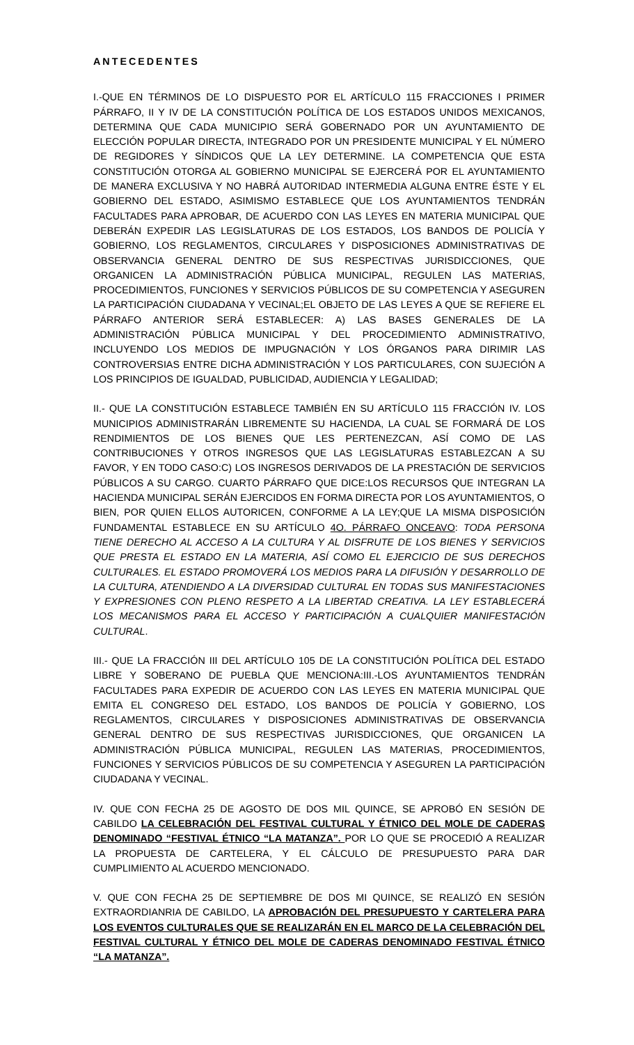ANTECEDENTES
I.-QUE EN TÉRMINOS DE LO DISPUESTO POR EL ARTÍCULO 115 FRACCIONES I PRIMER PÁRRAFO, II Y IV DE LA CONSTITUCIÓN POLÍTICA DE LOS ESTADOS UNIDOS MEXICANOS, DETERMINA QUE CADA MUNICIPIO SERÁ GOBERNADO POR UN AYUNTAMIENTO DE ELECCIÓN POPULAR DIRECTA, INTEGRADO POR UN PRESIDENTE MUNICIPAL Y EL NÚMERO DE REGIDORES Y SÍNDICOS QUE LA LEY DETERMINE. LA COMPETENCIA QUE ESTA CONSTITUCIÓN OTORGA AL GOBIERNO MUNICIPAL SE EJERCERÁ POR EL AYUNTAMIENTO DE MANERA EXCLUSIVA Y NO HABRÁ AUTORIDAD INTERMEDIA ALGUNA ENTRE ÉSTE Y EL GOBIERNO DEL ESTADO, ASIMISMO ESTABLECE QUE LOS AYUNTAMIENTOS TENDRÁN FACULTADES PARA APROBAR, DE ACUERDO CON LAS LEYES EN MATERIA MUNICIPAL QUE DEBERÁN EXPEDIR LAS LEGISLATURAS DE LOS ESTADOS, LOS BANDOS DE POLICÍA Y GOBIERNO, LOS REGLAMENTOS, CIRCULARES Y DISPOSICIONES ADMINISTRATIVAS DE OBSERVANCIA GENERAL DENTRO DE SUS RESPECTIVAS JURISDICCIONES, QUE ORGANICEN LA ADMINISTRACIÓN PÚBLICA MUNICIPAL, REGULEN LAS MATERIAS, PROCEDIMIENTOS, FUNCIONES Y SERVICIOS PÚBLICOS DE SU COMPETENCIA Y ASEGUREN LA PARTICIPACIÓN CIUDADANA Y VECINAL;EL OBJETO DE LAS LEYES A QUE SE REFIERE EL PÁRRAFO ANTERIOR SERÁ ESTABLECER: A) LAS BASES GENERALES DE LA ADMINISTRACIÓN PÚBLICA MUNICIPAL Y DEL PROCEDIMIENTO ADMINISTRATIVO, INCLUYENDO LOS MEDIOS DE IMPUGNACIÓN Y LOS ÓRGANOS PARA DIRIMIR LAS CONTROVERSIAS ENTRE DICHA ADMINISTRACIÓN Y LOS PARTICULARES, CON SUJECIÓN A LOS PRINCIPIOS DE IGUALDAD, PUBLICIDAD, AUDIENCIA Y LEGALIDAD;
II.- QUE LA CONSTITUCIÓN ESTABLECE TAMBIÉN EN SU ARTÍCULO 115 FRACCIÓN IV. LOS MUNICIPIOS ADMINISTRARÁN LIBREMENTE SU HACIENDA, LA CUAL SE FORMARÁ DE LOS RENDIMIENTOS DE LOS BIENES QUE LES PERTENEZCAN, ASÍ COMO DE LAS CONTRIBUCIONES Y OTROS INGRESOS QUE LAS LEGISLATURAS ESTABLEZCAN A SU FAVOR, Y EN TODO CASO:C) LOS INGRESOS DERIVADOS DE LA PRESTACIÓN DE SERVICIOS PÚBLICOS A SU CARGO. CUARTO PÁRRAFO QUE DICE:LOS RECURSOS QUE INTEGRAN LA HACIENDA MUNICIPAL SERÁN EJERCIDOS EN FORMA DIRECTA POR LOS AYUNTAMIENTOS, O BIEN, POR QUIEN ELLOS AUTORICEN, CONFORME A LA LEY;QUE LA MISMA DISPOSICIÓN FUNDAMENTAL ESTABLECE EN SU ARTÍCULO 4O. PÁRRAFO ONCEAVO: TODA PERSONA TIENE DERECHO AL ACCESO A LA CULTURA Y AL DISFRUTE DE LOS BIENES Y SERVICIOS QUE PRESTA EL ESTADO EN LA MATERIA, ASÍ COMO EL EJERCICIO DE SUS DERECHOS CULTURALES. EL ESTADO PROMOVERÁ LOS MEDIOS PARA LA DIFUSIÓN Y DESARROLLO DE LA CULTURA, ATENDIENDO A LA DIVERSIDAD CULTURAL EN TODAS SUS MANIFESTACIONES Y EXPRESIONES CON PLENO RESPETO A LA LIBERTAD CREATIVA. LA LEY ESTABLECERÁ LOS MECANISMOS PARA EL ACCESO Y PARTICIPACIÓN A CUALQUIER MANIFESTACIÓN CULTURAL.
III.- QUE LA FRACCIÓN III DEL ARTÍCULO 105 DE LA CONSTITUCIÓN POLÍTICA DEL ESTADO LIBRE Y SOBERANO DE PUEBLA QUE MENCIONA:III.-LOS AYUNTAMIENTOS TENDRÁN FACULTADES PARA EXPEDIR DE ACUERDO CON LAS LEYES EN MATERIA MUNICIPAL QUE EMITA EL CONGRESO DEL ESTADO, LOS BANDOS DE POLICÍA Y GOBIERNO, LOS REGLAMENTOS, CIRCULARES Y DISPOSICIONES ADMINISTRATIVAS DE OBSERVANCIA GENERAL DENTRO DE SUS RESPECTIVAS JURISDICCIONES, QUE ORGANICEN LA ADMINISTRACIÓN PÚBLICA MUNICIPAL, REGULEN LAS MATERIAS, PROCEDIMIENTOS, FUNCIONES Y SERVICIOS PÚBLICOS DE SU COMPETENCIA Y ASEGUREN LA PARTICIPACIÓN CIUDADANA Y VECINAL.
IV. QUE CON FECHA 25 DE AGOSTO DE DOS MIL QUINCE, SE APROBÓ EN SESIÓN DE CABILDO LA CELEBRACIÓN DEL FESTIVAL CULTURAL Y ÉTNICO DEL MOLE DE CADERAS DENOMINADO “FESTIVAL ÉTNICO “LA MATANZA”. POR LO QUE SE PROCEDIÓ A REALIZAR LA PROPUESTA DE CARTELERA, Y EL CÁLCULO DE PRESUPUESTO PARA DAR CUMPLIMIENTO AL ACUERDO MENCIONADO.
V. QUE CON FECHA 25 DE SEPTIEMBRE DE DOS MI QUINCE, SE REALIZÓ EN SESIÓN EXTRAORDIANRIA DE CABILDO, LA APROBACIÓN DEL PRESUPUESTO Y CARTELERA PARA LOS EVENTOS CULTURALES QUE SE REALIZARÁN EN EL MARCO DE LA CELEBRACIÓN DEL FESTIVAL CULTURAL Y ÉTNICO DEL MOLE DE CADERAS DENOMINADO FESTIVAL ÉTNICO “LA MATANZA”.